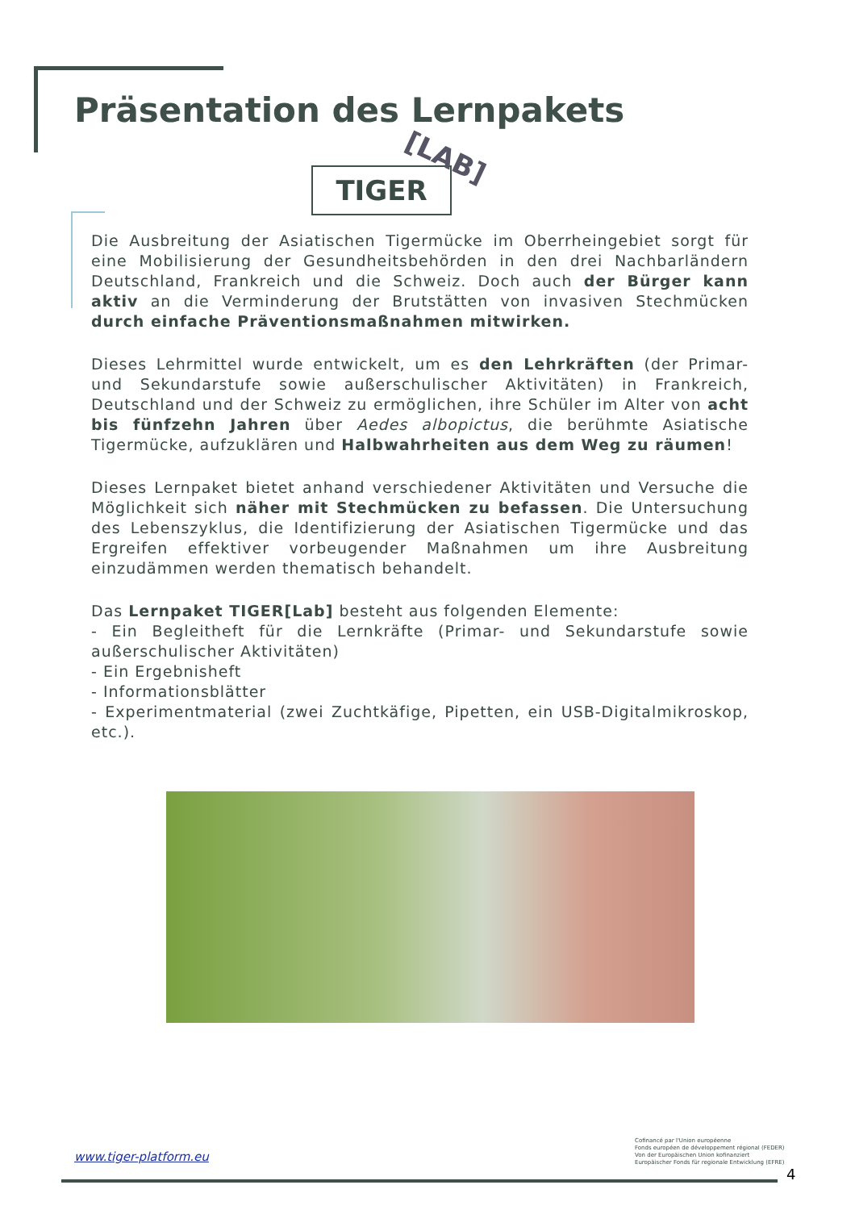Präsentation des Lernpakets
TIGER
[LAB]
Die Ausbreitung der Asiatischen Tigermücke im Oberrheingebiet sorgt für eine Mobilisierung der Gesundheitsbehörden in den drei Nachbarländern Deutschland, Frankreich und die Schweiz. Doch auch der Bürger kann aktiv an die Verminderung der Brutstätten von invasiven Stechmücken durch einfache Präventionsmaßnahmen mitwirken.
Dieses Lehrmittel wurde entwickelt, um es den Lehrkräften (der Primar- und Sekundarstufe sowie außerschulischer Aktivitäten) in Frankreich, Deutschland und der Schweiz zu ermöglichen, ihre Schüler im Alter von acht bis fünfzehn Jahren über Aedes albopictus, die berühmte Asiatische Tigermücke, aufzuklären und Halbwahrheiten aus dem Weg zu räumen!
Dieses Lernpaket bietet anhand verschiedener Aktivitäten und Versuche die Möglichkeit sich näher mit Stechmücken zu befassen. Die Untersuchung des Lebenszyklus, die Identifizierung der Asiatischen Tigermücke und das Ergreifen effektiver vorbeugender Maßnahmen um ihre Ausbreitung einzudämmen werden thematisch behandelt.
Das Lernpaket TIGER[Lab] besteht aus folgenden Elemente:
- Ein Begleitheft für die Lernkräfte (Primar- und Sekundarstufe sowie außerschulischer Aktivitäten)
- Ein Ergebnisheft
- Informationsblätter
- Experimentmaterial (zwei Zuchtkäfige, Pipetten, ein USB-Digitalmikroskop, etc.).
www.tiger-platform.eu
Cofinancé par l'Union européenne
Fonds européen de développement régional (FEDER)
Von der Europäischen Union kofinanziert
Europäischer Fonds für regionale Entwicklung (EFRE)
4